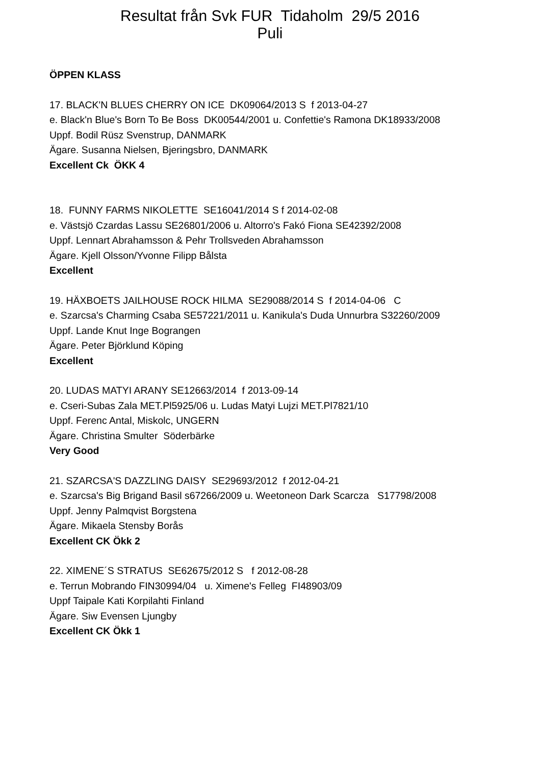Resultat från Svk FUR Tidaholm 29/5 2016
Puli
ÖPPEN KLASS
17. BLACK'N BLUES CHERRY ON ICE DK09064/2013 S f 2013-04-27
e. Black'n Blue's Born To Be Boss DK00544/2001 u. Confettie's Ramona DK18933/2008
Uppf. Bodil Rüsz Svenstrup, DANMARK
Ägare. Susanna Nielsen, Bjeringsbro, DANMARK
Excellent Ck ÖKK 4
18. FUNNY FARMS NIKOLETTE SE16041/2014 S f 2014-02-08
e. Västsjö Czardas Lassu SE26801/2006 u. Altorro's Fakó Fiona SE42392/2008
Uppf. Lennart Abrahamsson & Pehr Trollsveden Abrahamsson
Ägare. Kjell Olsson/Yvonne Filipp Bålsta
Excellent
19. HÄXBOETS JAILHOUSE ROCK HILMA SE29088/2014 S f 2014-04-06 C
e. Szarcsa's Charming Csaba SE57221/2011 u. Kanikula's Duda Unnurbra S32260/2009
Uppf. Lande Knut Inge Bograngen
Ägare. Peter Björklund Köping
Excellent
20. LUDAS MATYI ARANY SE12663/2014 f 2013-09-14
e. Cseri-Subas Zala MET.Pl5925/06 u. Ludas Matyi Lujzi MET.Pl7821/10
Uppf. Ferenc Antal, Miskolc, UNGERN
Ägare. Christina Smulter Söderbärke
Very Good
21. SZARCSA'S DAZZLING DAISY SE29693/2012 f 2012-04-21
e. Szarcsa's Big Brigand Basil s67266/2009 u. Weetoneon Dark Scarcza S17798/2008
Uppf. Jenny Palmqvist Borgstena
Ägare. Mikaela Stensby Borås
Excellent CK Ökk 2
22. XIMENE´S STRATUS SE62675/2012 S f 2012-08-28
e. Terrun Mobrando FIN30994/04 u. Ximene's Felleg FI48903/09
Uppf Taipale Kati Korpilahti Finland
Ägare. Siw Evensen Ljungby
Excellent CK Ökk 1